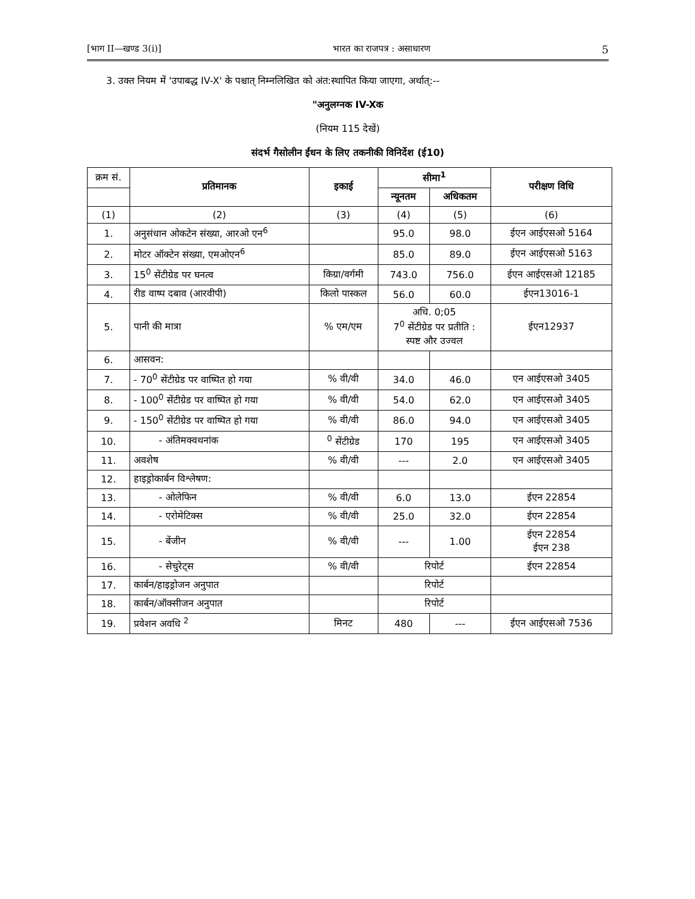[भाग II—खण्ड 3(i)] भारत का राजपत्र : असाधारण 5
3. उक्त नियम में 'उपाबद्ध IV-X' के पश्चात् निम्नलिखित को अंत:स्थापित किया जाएगा, अर्थात्:--
"अनुलग्नक IV-Xक
(नियम 115 देखें)
संदर्भ गैसोलीन ईंधन के लिए तकनीकी विनिर्देश (ई10)
| क्रम सं. | प्रतिमानक | इकाई | सीमा<sup>1</sup> | | परीक्षण विधि |
| | | | न्यूनतम | अधिकतम | |
| (1) | (2) | (3) | (4) | (5) | (6) |
| 1. | अनुसंधान ओकटेन संख्या, आरओ एन<sup>6</sup> | | 95.0 | 98.0 | ईएन आईएसओ 5164 |
| 2. | मोटर ऑक्टेन संख्या, एमओएन<sup>6</sup> | | 85.0 | 89.0 | ईएन आईएसओ 5163 |
| 3. | 15<sup>0</sup> सेंटीग्रेड पर घनत्व | किग्रा/वर्गमी | 743.0 | 756.0 | ईएन आईएसओ 12185 |
| 4. | रीड वाष्प दबाव (आरवीपी) | किलो पास्कल | 56.0 | 60.0 | ईएन13016-1 |
| 5. | पानी की मात्रा | % एम/एम | अधि. 0;05 7<sup>0</sup> सेंटीग्रेड पर प्रतीति : स्पष्ट और उज्वल | | ईएन12937 |
| 6. | आसवन: | | | | |
| 7. | - 70<sup>0</sup> सेंटीग्रेड पर वाष्पित हो गया | % वी/वी | 34.0 | 46.0 | एन आईएसओ 3405 |
| 8. | - 100<sup>0</sup> सेंटीग्रेड पर वाष्पित हो गया | % वी/वी | 54.0 | 62.0 | एन आईएसओ 3405 |
| 9. | - 150<sup>0</sup> सेंटीग्रेड पर वाष्पित हो गया | % वी/वी | 86.0 | 94.0 | एन आईएसओ 3405 |
| 10. | - अंतिमक्वथनांक | <sup>0</sup> सेंटीग्रेड | 170 | 195 | एन आईएसओ 3405 |
| 11. | अवशेष | % वी/वी | --- | 2.0 | एन आईएसओ 3405 |
| 12. | हाइड्रोकार्बन विश्लेषण: | | | | |
| 13. | - ओलेफिन | % वी/वी | 6.0 | 13.0 | ईएन 22854 |
| 14. | - एरोमेटिक्स | % वी/वी | 25.0 | 32.0 | ईएन 22854 |
| 15. | - बेंजीन | % वी/वी | --- | 1.00 | ईएन 22854 ईएन 238 |
| 16. | - सेचुरेट्स | % वी/वी | रिपोर्ट | | ईएन 22854 |
| 17. | कार्बन/हाइड्रोजन अनुपात | | रिपोर्ट | | |
| 18. | कार्बन/ऑक्सीजन अनुपात | | रिपोर्ट | | |
| 19. | प्रवेशन अवधि <sup>2</sup> | मिनट | 480 | --- | ईएन आईएसओ 7536 |